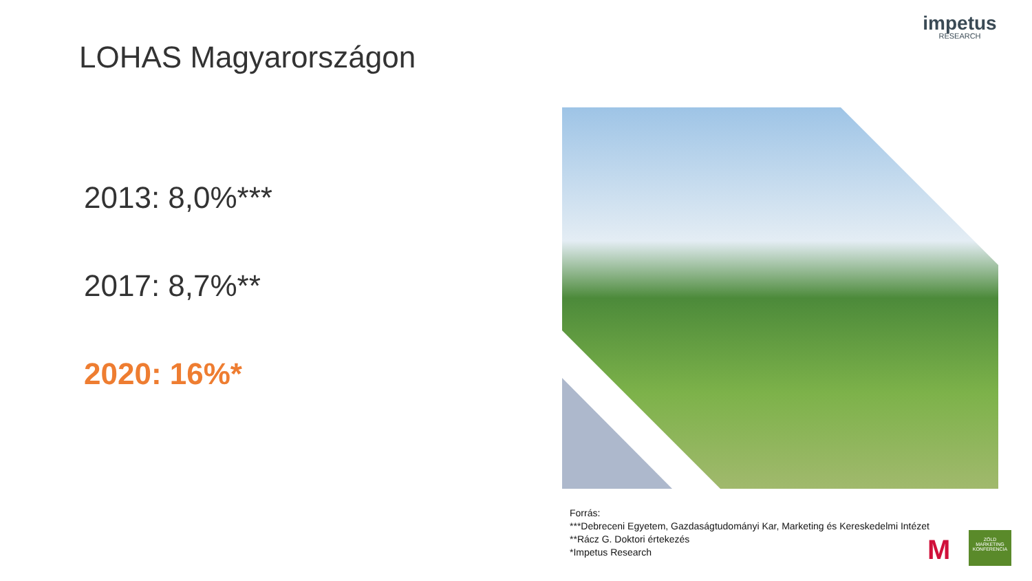impetus
RESEARCH
LOHAS Magyarországon
2013: 8,0%***
2017: 8,7%**
2020: 16%*
Forrás:
***Debreceni Egyetem, Gazdaságtudományi Kar, Marketing és Kereskedelmi Intézet
**Rácz G. Doktori értekezés
*Impetus Research
M
ZÖLD MARKETING KONFERENCIA